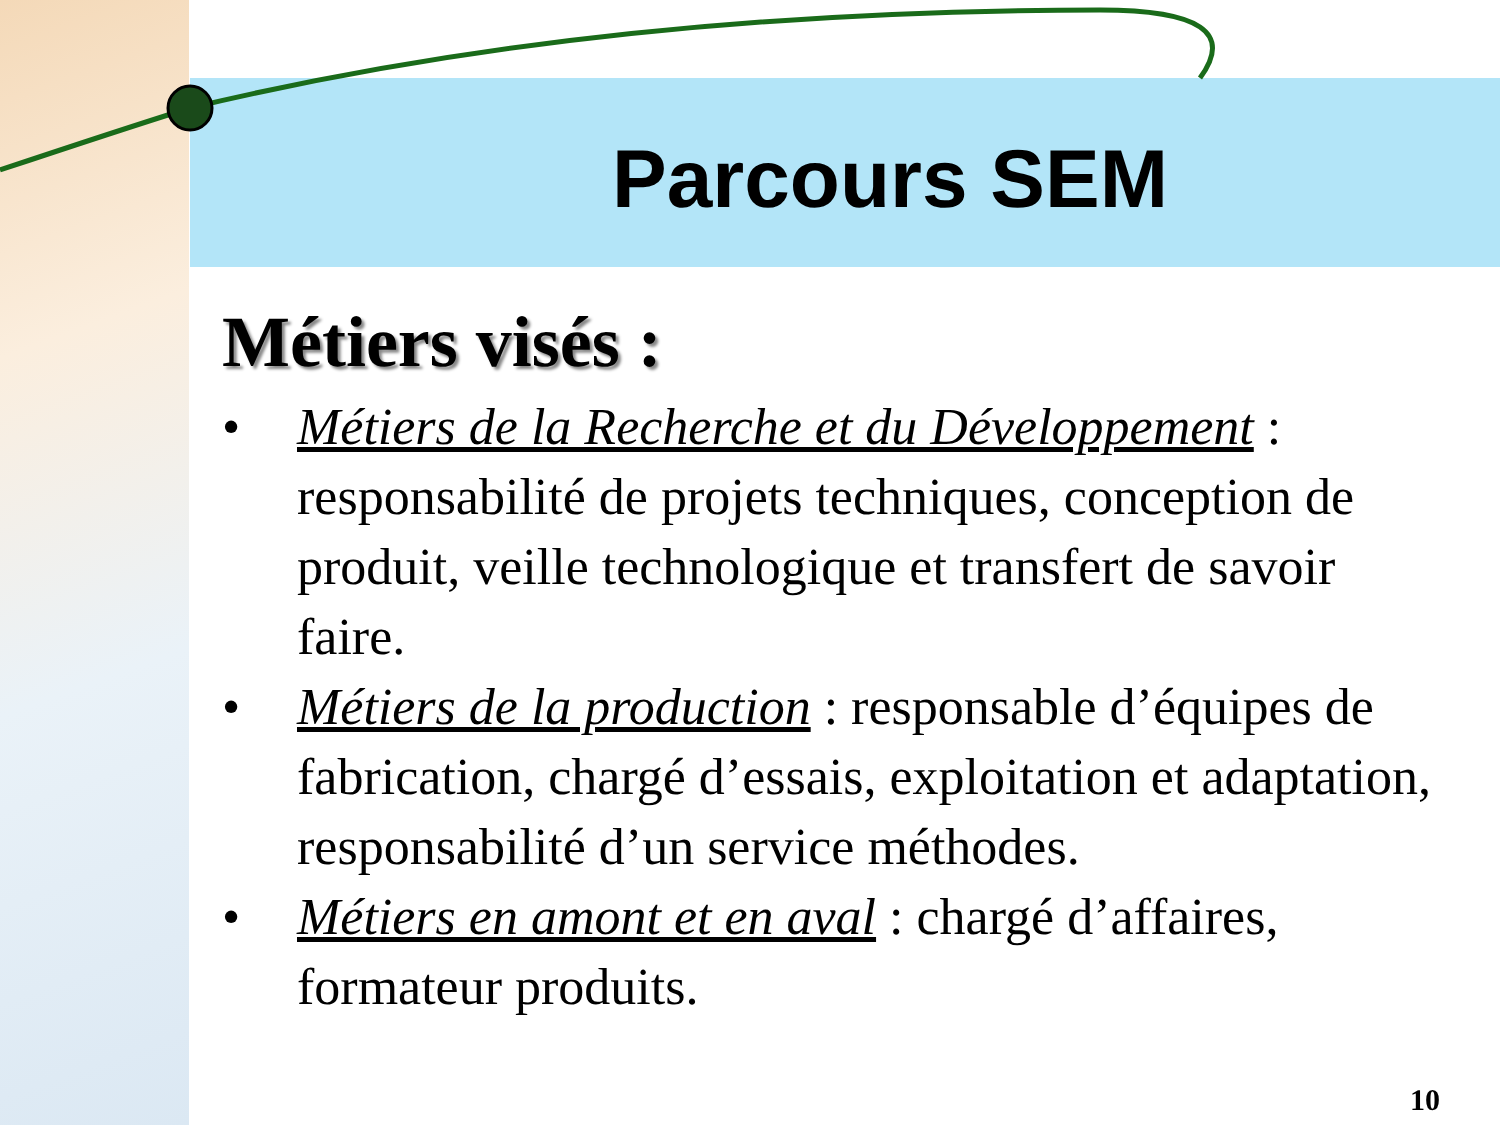Parcours SEM
Métiers visés :
• Métiers de la Recherche et du Développement : responsabilité de projets techniques, conception de produit, veille technologique et transfert de savoir faire.
• Métiers de la production : responsable d’équipes de fabrication, chargé d’essais, exploitation et adaptation, responsabilité d’un service méthodes.
• Métiers en amont et en aval : chargé d’affaires, formateur produits.
10